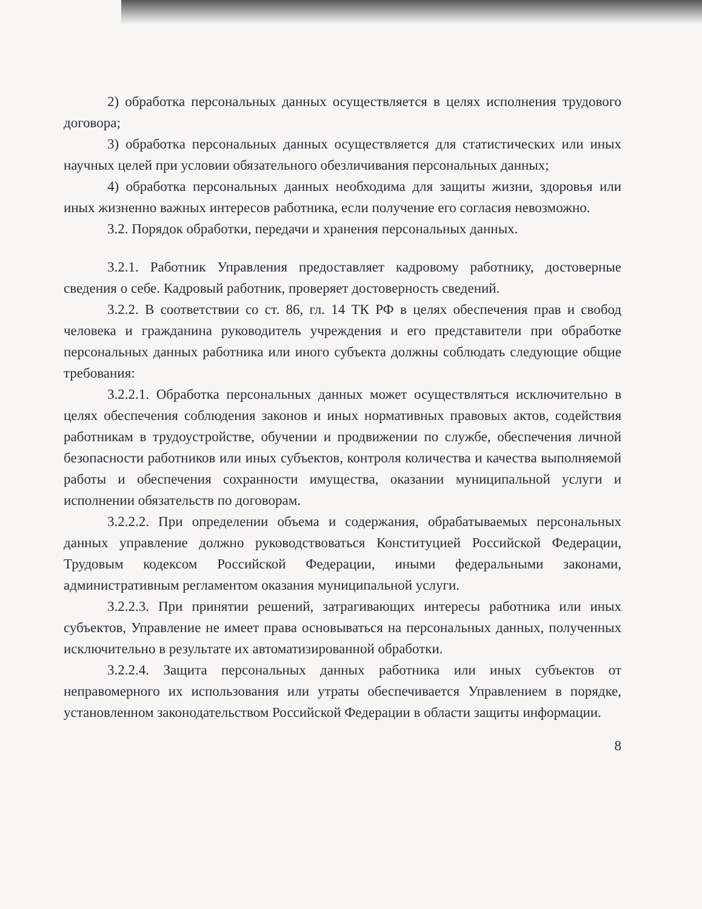2) обработка персональных данных осуществляется в целях исполнения трудового договора;
3) обработка персональных данных осуществляется для статистических или иных научных целей при условии обязательного обезличивания персональных данных;
4) обработка персональных данных необходима для защиты жизни, здоровья или иных жизненно важных интересов работника, если получение его согласия невозможно.
3.2. Порядок обработки, передачи и хранения персональных данных.
3.2.1. Работник Управления предоставляет кадровому работнику, достоверные сведения о себе. Кадровый работник, проверяет достоверность сведений.
3.2.2. В соответствии со ст. 86, гл. 14 ТК РФ в целях обеспечения прав и свобод человека и гражданина руководитель учреждения и его представители при обработке персональных данных работника или иного субъекта должны соблюдать следующие общие требования:
3.2.2.1. Обработка персональных данных может осуществляться исключительно в целях обеспечения соблюдения законов и иных нормативных правовых актов, содействия работникам в трудоустройстве, обучении и продвижении по службе, обеспечения личной безопасности работников или иных субъектов, контроля количества и качества выполняемой работы и обеспечения сохранности имущества, оказании муниципальной услуги и исполнении обязательств по договорам.
3.2.2.2. При определении объема и содержания, обрабатываемых персональных данных управление должно руководствоваться Конституцией Российской Федерации, Трудовым кодексом Российской Федерации, иными федеральными законами, административным регламентом оказания муниципальной услуги.
3.2.2.3. При принятии решений, затрагивающих интересы работника или иных субъектов, Управление не имеет права основываться на персональных данных, полученных исключительно в результате их автоматизированной обработки.
3.2.2.4. Защита персональных данных работника или иных субъектов от неправомерного их использования или утраты обеспечивается Управлением в порядке, установленном законодательством Российской Федерации в области защиты информации.
8